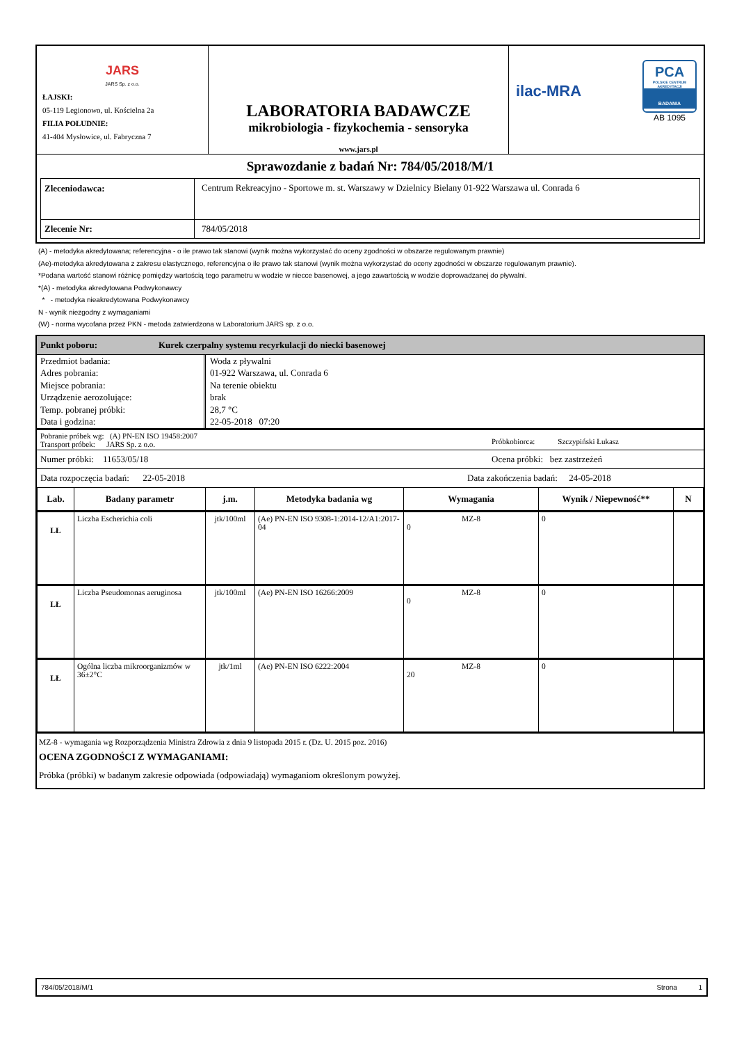| JARS JARS Sp. z o.o. ŁAJSKI: 05-119 Legionowo, ul. Kościelna 2a FILIA POŁUDNIE: 41-404 Mysłowice, ul. Fabryczna 7 | LABORATORIA BADAWCZE mikrobiologia - fizykochemia - sensoryka www.jars.pl | ilac-MRA PCA POLSKIE CENTRUM AKREDYTACJI BADANIA AB 1095 |
Sprawozdanie z badań Nr: 784/05/2018/M/1
| Zleceniodawca: | Centrum Rekreacyjno - Sportowe m. st. Warszawy w Dzielnicy Bielany 01-922 Warszawa ul. Conrada 6 |
| Zlecenie Nr: | 784/05/2018 |
(A) - metodyka akredytowana; referencyjna - o ile prawo tak stanowi (wynik można wykorzystać do oceny zgodności w obszarze regulowanym prawnie)
(Ae)-metodyka akredytowana z zakresu elastycznego, referencyjna o ile prawo tak stanowi (wynik można wykorzystać do oceny zgodności w obszarze regulowanym prawnie).
*Podana wartość stanowi różnicę pomiędzy wartością tego parametru w wodzie w niecce basenowej, a jego zawartością w wodzie doprowadzanej do pływalni.
*(A) - metodyka akredytowana Podwykonawcy
* - metodyka nieakredytowana Podwykonawcy
N - wynik niezgodny z wymaganiami
(W) - norma wycofana przez PKN - metoda zatwierdzona w Laboratorium JARS sp. z o.o.
Punkt poboru: Kurek czerpalny systemu recyrkulacji do niecki basenowej
| Przedmiot badania: Adres pobrania: Miejsce pobrania: Urządzenie aerozolujące: Temp. pobranej próbki: Data i godzina: | Woda z pływalni 01-922 Warszawa, ul. Conrada 6 Na terenie obiektu brak 28,7 °C 22-05-2018 07:20 |
Pobranie próbek wg: (A) PN-EN ISO 19458:2007
Transport próbek: JARS Sp. z o.o.
Próbkobiorca: Szczypiński Łukasz
Numer próbki: 11653/05/18 Ocena próbki: bez zastrzeżeń
Data rozpoczęcia badań: 22-05-2018
Data zakończenia badań: 24-05-2018
| Lab. | Badany parametr | j.m. | Metodyka badania wg | Wymagania | Wynik / Niepewność** | N |
| --- | --- | --- | --- | --- | --- | --- |
| LŁ | Liczba Escherichia coli | jtk/100ml | (Ae) PN-EN ISO 9308-1:2014-12/A1:2017-04 | MZ-8 0 | 0 | |
| LŁ | Liczba Pseudomonas aeruginosa | jtk/100ml | (Ae) PN-EN ISO 16266:2009 | MZ-8 0 | 0 | |
| LŁ | Ogólna liczba mikroorganizmów w 36±2°C | jtk/1ml | (Ae) PN-EN ISO 6222:2004 | MZ-8 20 | 0 | |
MZ-8 - wymagania wg Rozporządzenia Ministra Zdrowia z dnia 9 listopada 2015 r. (Dz. U. 2015 poz. 2016)
OCENA ZGODNOŚCI Z WYMAGANIAMI:
Próbka (próbki) w badanym zakresie odpowiada (odpowiadają) wymaganiom określonym powyżej.
784/05/2018/M/1 Strona 1